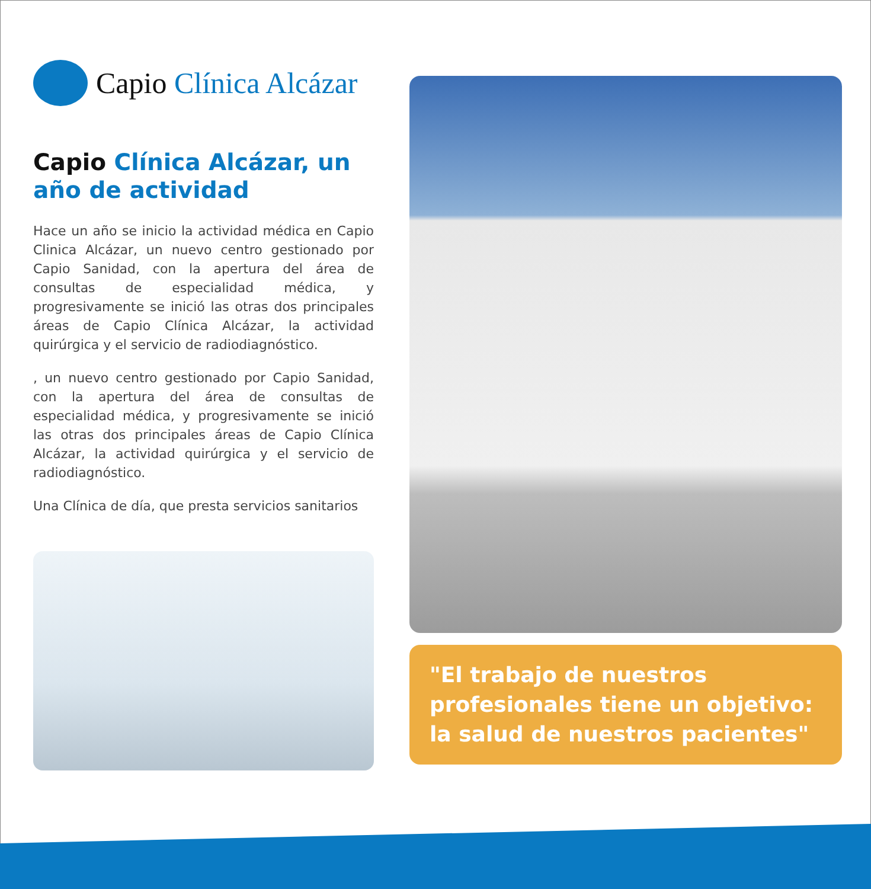Capio Clínica Alcázar
Capio Clínica Alcázar, un año de actividad
Hace un año se inicio la actividad médica en Capio Clinica Alcázar, un nuevo centro gestionado por Capio Sanidad, con la apertura del área de consultas de especialidad médica, y progresivamente se inició las otras dos principales áreas de Capio Clínica Alcázar, la actividad quirúrgica y el servicio de radiodiagnóstico.
, un nuevo centro gestionado por Capio Sanidad, con la apertura del área de consultas de especialidad médica, y progresivamente se inició las otras dos principales áreas de Capio Clínica Alcázar, la actividad quirúrgica y el servicio de radiodiagnóstico.
Una Clínica de día, que presta servicios sanitarios
"El trabajo de nuestros profesionales tiene un objetivo: la salud de nuestros pacientes"